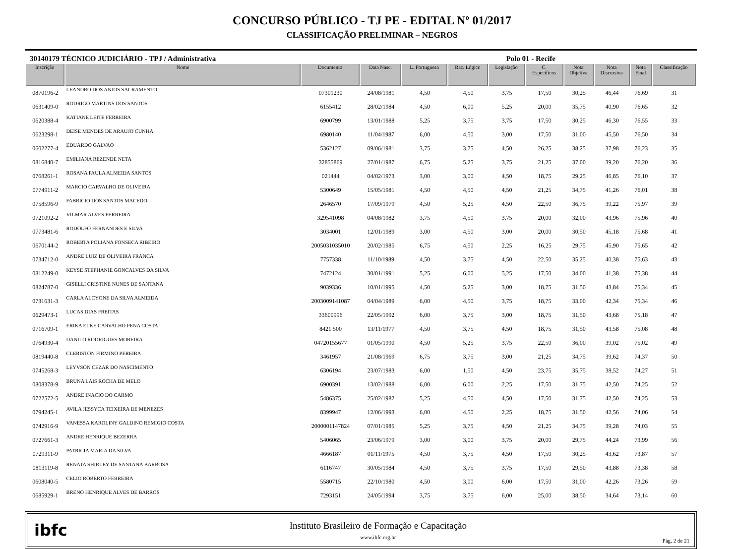CONCURSO PÚBLICO - TJ PE - EDITAL Nº 01/2017
CLASSIFICAÇÃO PRELIMINAR – NEGROS
30140179 TÉCNICO JUDICIÁRIO - TPJ / Administrativa Polo 01 - Recife
| Inscrição | Nome | Documento | Data Nasc. | L. Portuguesa | Rac. Lógico | Legislação | C. Específicos | Nota Objetiva | Nota Discursiva | Nota Final | Classificação |
| --- | --- | --- | --- | --- | --- | --- | --- | --- | --- | --- | --- |
| 0870196-2 | LEANDRO DOS ANJOS SACRAMENTO | 07301230 | 24/08/1981 | 4,50 | 4,50 | 3,75 | 17,50 | 30,25 | 46,44 | 76,69 | 31 |
| 0631409-0 | RODRIGO MARTINS DOS SANTOS | 6155412 | 28/02/1984 | 4,50 | 6,00 | 5,25 | 20,00 | 35,75 | 40,90 | 76,65 | 32 |
| 0620388-4 | KATIANE LEITE FERREIRA | 6900799 | 13/01/1988 | 5,25 | 3,75 | 3,75 | 17,50 | 30,25 | 46,30 | 76,55 | 33 |
| 0623298-1 | DEISE MENDES DE ARAUJO CUNHA | 6980140 | 11/04/1987 | 6,00 | 4,50 | 3,00 | 17,50 | 31,00 | 45,50 | 76,50 | 34 |
| 0602277-4 | EDUARDO GALVAO | 5362127 | 09/06/1981 | 3,75 | 3,75 | 4,50 | 26,25 | 38,25 | 37,98 | 76,23 | 35 |
| 0816840-7 | EMILIANA REZENDE NETA | 32855869 | 27/01/1987 | 6,75 | 5,25 | 3,75 | 21,25 | 37,00 | 39,20 | 76,20 | 36 |
| 0768261-1 | ROSANA PAULA ALMEIDA SANTOS | 021444 | 04/02/1973 | 3,00 | 3,00 | 4,50 | 18,75 | 29,25 | 46,85 | 76,10 | 37 |
| 0774911-2 | MARCIO CARVALHO DE OLIVEIRA | 5300649 | 15/05/1981 | 4,50 | 4,50 | 4,50 | 21,25 | 34,75 | 41,26 | 76,01 | 38 |
| 0758596-9 | FABRICIO DOS SANTOS MACEDO | 2646570 | 17/09/1979 | 4,50 | 5,25 | 4,50 | 22,50 | 36,75 | 39,22 | 75,97 | 39 |
| 0721092-2 | VILMAR ALVES FERREIRA | 329541098 | 04/08/1982 | 3,75 | 4,50 | 3,75 | 20,00 | 32,00 | 43,96 | 75,96 | 40 |
| 0773481-6 | RODOLFO FERNANDES E SILVA | 3034001 | 12/01/1989 | 3,00 | 4,50 | 3,00 | 20,00 | 30,50 | 45,18 | 75,68 | 41 |
| 0670144-2 | ROBERTA POLIANA FONSECA RIBEIRO | 2005031035010 | 20/02/1985 | 6,75 | 4,50 | 2,25 | 16,25 | 29,75 | 45,90 | 75,65 | 42 |
| 0734712-0 | ANDRE LUIZ DE OLIVEIRA FRANCA | 7757338 | 11/10/1989 | 4,50 | 3,75 | 4,50 | 22,50 | 35,25 | 40,38 | 75,63 | 43 |
| 0812249-0 | KEYSE STEPHANIE GONCALVES DA SILVA | 7472124 | 30/01/1991 | 5,25 | 6,00 | 5,25 | 17,50 | 34,00 | 41,38 | 75,38 | 44 |
| 0824787-0 | GISELLI CRISTINE NUNES DE SANTANA | 9039336 | 10/01/1995 | 4,50 | 5,25 | 3,00 | 18,75 | 31,50 | 43,84 | 75,34 | 45 |
| 0731631-3 | CARLA ALCYONE DA SILVA ALMEIDA | 2003009141087 | 04/04/1989 | 6,00 | 4,50 | 3,75 | 18,75 | 33,00 | 42,34 | 75,34 | 46 |
| 0629473-1 | LUCAS DIAS FREITAS | 33600996 | 22/05/1992 | 6,00 | 3,75 | 3,00 | 18,75 | 31,50 | 43,68 | 75,18 | 47 |
| 0716709-1 | ERIKA ELKE CARVALHO PENA COSTA | 8421 500 | 13/11/1977 | 4,50 | 3,75 | 4,50 | 18,75 | 31,50 | 43,58 | 75,08 | 48 |
| 0764930-4 | DANILO RODRIGUES MOREIRA | 04720155677 | 01/05/1990 | 4,50 | 5,25 | 3,75 | 22,50 | 36,00 | 39,02 | 75,02 | 49 |
| 0819440-8 | CLERISTON FIRMINO PEREIRA | 3461957 | 21/08/1969 | 6,75 | 3,75 | 3,00 | 21,25 | 34,75 | 39,62 | 74,37 | 50 |
| 0745268-3 | LEYVSON CEZAR DO NASCIMENTO | 6306194 | 23/07/1983 | 6,00 | 1,50 | 4,50 | 23,75 | 35,75 | 38,52 | 74,27 | 51 |
| 0808378-9 | BRUNA LAIS ROCHA DE MELO | 6900391 | 13/02/1988 | 6,00 | 6,00 | 2,25 | 17,50 | 31,75 | 42,50 | 74,25 | 52 |
| 0722572-5 | ANDRE INACIO DO CARMO | 5486375 | 25/02/1982 | 5,25 | 4,50 | 4,50 | 17,50 | 31,75 | 42,50 | 74,25 | 53 |
| 0794245-1 | AVILA JESSYCA TEIXEIRA DE MENEZES | 8399947 | 12/06/1993 | 6,00 | 4,50 | 2,25 | 18,75 | 31,50 | 42,56 | 74,06 | 54 |
| 0742916-9 | VANESSA KAROLINY GALDINO REMIGIO COSTA | 2000001147824 | 07/01/1985 | 5,25 | 3,75 | 4,50 | 21,25 | 34,75 | 39,28 | 74,03 | 55 |
| 0727661-3 | ANDRE HENRIQUE BEZERRA | 5406065 | 23/06/1979 | 3,00 | 3,00 | 3,75 | 20,00 | 29,75 | 44,24 | 73,99 | 56 |
| 0729311-9 | PATRICIA MARIA DA SILVA | 4666187 | 01/11/1975 | 4,50 | 3,75 | 4,50 | 17,50 | 30,25 | 43,62 | 73,87 | 57 |
| 0813119-8 | RENATA SHIRLEY DE SANTANA BARBOSA | 6116747 | 30/05/1984 | 4,50 | 3,75 | 3,75 | 17,50 | 29,50 | 43,88 | 73,38 | 58 |
| 0608040-5 | CELIO ROBERTO FERREIRA | 5580715 | 22/10/1980 | 4,50 | 3,00 | 6,00 | 17,50 | 31,00 | 42,26 | 73,26 | 59 |
| 0685929-1 | BRENO HENRIQUE ALVES DE BARROS | 7293151 | 24/05/1994 | 3,75 | 3,75 | 6,00 | 25,00 | 38,50 | 34,64 | 73,14 | 60 |
ibfc
Instituto Brasileiro de Formação e Capacitação
www.ibfc.org.br
Pág. 2 de 21